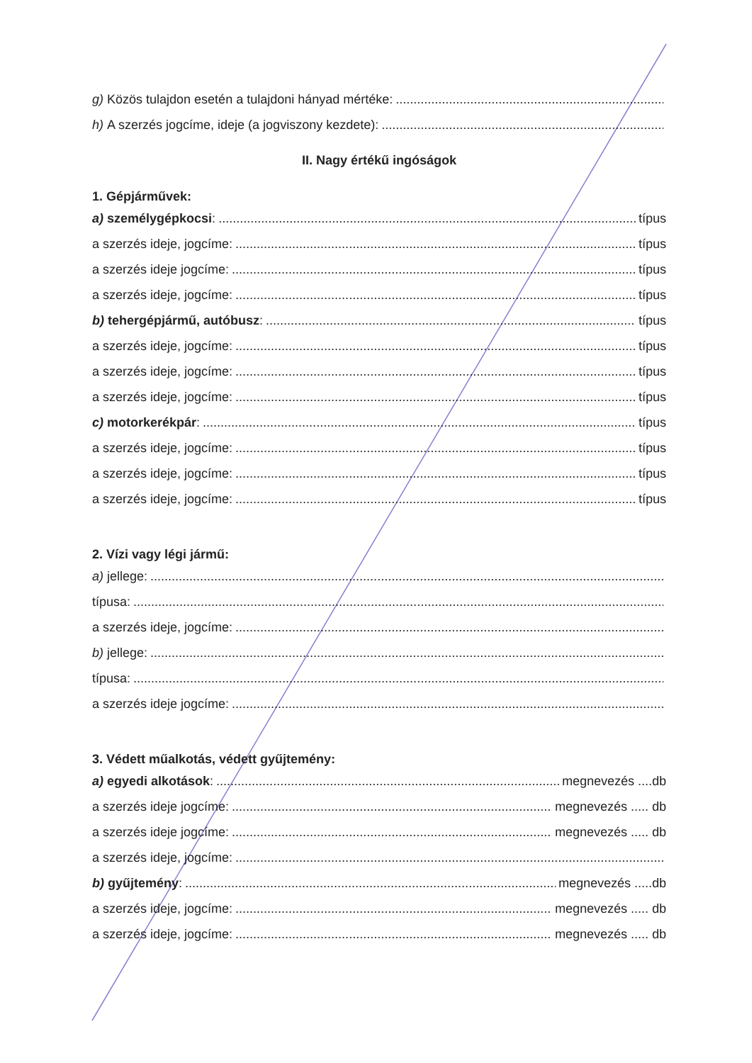g) Közös tulajdon esetén a tulajdoni hányad mértéke:
h) A szerzés jogcíme, ideje (a jogviszony kezdete):
II. Nagy értékű ingóságok
1. Gépjárművek:
a) személygépkocsi: típus
a szerzés ideje, jogcíme: típus
a szerzés ideje jogcíme: típus
a szerzés ideje, jogcíme: típus
b) tehergépjármű, autóbusz: típus
a szerzés ideje, jogcíme: típus
a szerzés ideje, jogcíme: típus
a szerzés ideje, jogcíme: típus
c) motorkerékpár: típus
a szerzés ideje, jogcíme: típus
a szerzés ideje, jogcíme: típus
a szerzés ideje, jogcíme: típus
2. Vízi vagy légi jármű:
a) jellege:
típusa:
a szerzés ideje, jogcíme:
b) jellege:
típusa:
a szerzés ideje jogcíme:
3. Védett műalkotás, védett gyűjtemény:
a) egyedi alkotások: megnevezés ....db
a szerzés ideje jogcíme: megnevezés ..... db
a szerzés ideje jogcíme: megnevezés ..... db
a szerzés ideje, jogcíme:
b) gyűjtemény: megnevezés .....db
a szerzés ideje, jogcíme: megnevezés ..... db
a szerzés ideje, jogcíme: megnevezés ..... db